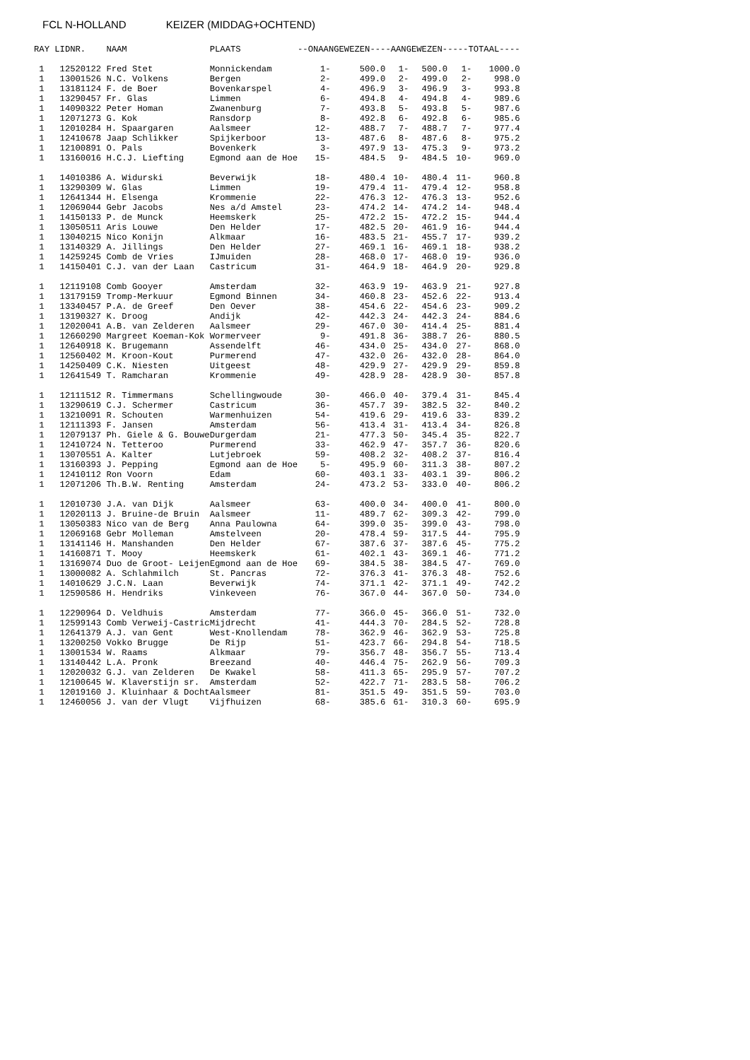FCL N-HOLLAND KEIZER (MIDDAG+OCHTEND)
| RAY | LIDNR. | NAAM | PLAATS | --ONAANGEWEZEN--- | | -AANGEWEZEN- | | ----TOTAAL---- | |
| --- | --- | --- | --- | --- | --- | --- | --- | --- | --- |
| 1 | 12520122 | Fred Stet | Monnickendam | 1- | 500.0 | 1- | 500.0 | 1- | 1000.0 |
| 1 | 13001526 | N.C. Volkens | Bergen | 2- | 499.0 | 2- | 499.0 | 2- | 998.0 |
| 1 | 13181124 | F. de Boer | Bovenkarspel | 4- | 496.9 | 3- | 496.9 | 3- | 993.8 |
| 1 | 13290457 | Fr. Glas | Limmen | 6- | 494.8 | 4- | 494.8 | 4- | 989.6 |
| 1 | 14090322 | Peter Homan | Zwanenburg | 7- | 493.8 | 5- | 493.8 | 5- | 987.6 |
| 1 | 12071273 | G. Kok | Ransdorp | 8- | 492.8 | 6- | 492.8 | 6- | 985.6 |
| 1 | 12010284 | H. Spaargaren | Aalsmeer | 12- | 488.7 | 7- | 488.7 | 7- | 977.4 |
| 1 | 12410678 | Jaap Schlikker | Spijkerboor | 13- | 487.6 | 8- | 487.6 | 8- | 975.2 |
| 1 | 12100891 | O. Pals | Bovenkerk | 3- | 497.9 | 13- | 475.3 | 9- | 973.2 |
| 1 | 13160016 | H.C.J. Liefting | Egmond aan de Hoe | 15- | 484.5 | 9- | 484.5 | 10- | 969.0 |
| 1 | 14010386 | A. Widurski | Beverwijk | 18- | 480.4 | 10- | 480.4 | 11- | 960.8 |
| 1 | 13290309 | W. Glas | Limmen | 19- | 479.4 | 11- | 479.4 | 12- | 958.8 |
| 1 | 12641344 | H. Elsenga | Krommenie | 22- | 476.3 | 12- | 476.3 | 13- | 952.6 |
| 1 | 12069044 | Gebr Jacobs | Nes a/d Amstel | 23- | 474.2 | 14- | 474.2 | 14- | 948.4 |
| 1 | 14150133 | P. de Munck | Heemskerk | 25- | 472.2 | 15- | 472.2 | 15- | 944.4 |
| 1 | 13050511 | Aris Louwe | Den Helder | 17- | 482.5 | 20- | 461.9 | 16- | 944.4 |
| 1 | 13040215 | Nico Konijn | Alkmaar | 16- | 483.5 | 21- | 455.7 | 17- | 939.2 |
| 1 | 13140329 | A. Jillings | Den Helder | 27- | 469.1 | 16- | 469.1 | 18- | 938.2 |
| 1 | 14259245 | Comb de Vries | IJmuiden | 28- | 468.0 | 17- | 468.0 | 19- | 936.0 |
| 1 | 14150401 | C.J. van der Laan | Castricum | 31- | 464.9 | 18- | 464.9 | 20- | 929.8 |
| 1 | 12119108 | Comb Gooyer | Amsterdam | 32- | 463.9 | 19- | 463.9 | 21- | 927.8 |
| 1 | 13179159 | Tromp-Merkuur | Egmond Binnen | 34- | 460.8 | 23- | 452.6 | 22- | 913.4 |
| 1 | 13340457 | P.A. de Greef | Den Oever | 38- | 454.6 | 22- | 454.6 | 23- | 909.2 |
| 1 | 13190327 | K. Droog | Andijk | 42- | 442.3 | 24- | 442.3 | 24- | 884.6 |
| 1 | 12020041 | A.B. van Zelderen | Aalsmeer | 29- | 467.0 | 30- | 414.4 | 25- | 881.4 |
| 1 | 12660290 | Margreet Koeman-Kok | Wormerveer | 9- | 491.8 | 36- | 388.7 | 26- | 880.5 |
| 1 | 12640918 | K. Brugemann | Assendelft | 46- | 434.0 | 25- | 434.0 | 27- | 868.0 |
| 1 | 12560402 | M. Kroon-Kout | Purmerend | 47- | 432.0 | 26- | 432.0 | 28- | 864.0 |
| 1 | 14250409 | C.K. Niesten | Uitgeest | 48- | 429.9 | 27- | 429.9 | 29- | 859.8 |
| 1 | 12641549 | T. Ramcharan | Krommenie | 49- | 428.9 | 28- | 428.9 | 30- | 857.8 |
| 1 | 12111512 | R. Timmermans | Schellingwoude | 30- | 466.0 | 40- | 379.4 | 31- | 845.4 |
| 1 | 13290619 | C.J. Schermer | Castricum | 36- | 457.7 | 39- | 382.5 | 32- | 840.2 |
| 1 | 13210091 | R. Schouten | Warmenhuizen | 54- | 419.6 | 29- | 419.6 | 33- | 839.2 |
| 1 | 12111393 | F. Jansen | Amsterdam | 56- | 413.4 | 31- | 413.4 | 34- | 826.8 |
| 1 | 12079137 | Ph. Giele & G. Bouwe | Durgerdam | 21- | 477.3 | 50- | 345.4 | 35- | 822.7 |
| 1 | 12410724 | N. Tetteroo | Purmerend | 33- | 462.9 | 47- | 357.7 | 36- | 820.6 |
| 1 | 13070551 | A. Kalter | Lutjebroek | 59- | 408.2 | 32- | 408.2 | 37- | 816.4 |
| 1 | 13160393 | J. Pepping | Egmond aan de Hoe | 5- | 495.9 | 60- | 311.3 | 38- | 807.2 |
| 1 | 12410112 | Ron Voorn | Edam | 60- | 403.1 | 33- | 403.1 | 39- | 806.2 |
| 1 | 12071206 | Th.B.W. Renting | Amsterdam | 24- | 473.2 | 53- | 333.0 | 40- | 806.2 |
| 1 | 12010730 | J.A. van Dijk | Aalsmeer | 63- | 400.0 | 34- | 400.0 | 41- | 800.0 |
| 1 | 12020113 | J. Bruine-de Bruin | Aalsmeer | 11- | 489.7 | 62- | 309.3 | 42- | 799.0 |
| 1 | 13050383 | Nico van de Berg | Anna Paulowna | 64- | 399.0 | 35- | 399.0 | 43- | 798.0 |
| 1 | 12069168 | Gebr Molleman | Amstelveen | 20- | 478.4 | 59- | 317.5 | 44- | 795.9 |
| 1 | 13141146 | H. Manshanden | Den Helder | 67- | 387.6 | 37- | 387.6 | 45- | 775.2 |
| 1 | 14160871 | T. Mooy | Heemskerk | 61- | 402.1 | 43- | 369.1 | 46- | 771.2 |
| 1 | 13169074 | Duo de Groot- Leijen | Egmond aan de Hoe | 69- | 384.5 | 38- | 384.5 | 47- | 769.0 |
| 1 | 13000082 | A. Schlahmilch | St. Pancras | 72- | 376.3 | 41- | 376.3 | 48- | 752.6 |
| 1 | 14010629 | J.C.N. Laan | Beverwijk | 74- | 371.1 | 42- | 371.1 | 49- | 742.2 |
| 1 | 12590586 | H. Hendriks | Vinkeveen | 76- | 367.0 | 44- | 367.0 | 50- | 734.0 |
| 1 | 12290964 | D. Veldhuis | Amsterdam | 77- | 366.0 | 45- | 366.0 | 51- | 732.0 |
| 1 | 12599143 | Comb Verweij-Castric | Mijdrecht | 41- | 444.3 | 70- | 284.5 | 52- | 728.8 |
| 1 | 12641379 | A.J. van Gent | West-Knollendam | 78- | 362.9 | 46- | 362.9 | 53- | 725.8 |
| 1 | 13200250 | Vokko Brugge | De Rijp | 51- | 423.7 | 66- | 294.8 | 54- | 718.5 |
| 1 | 13001534 | W. Raams | Alkmaar | 79- | 356.7 | 48- | 356.7 | 55- | 713.4 |
| 1 | 13140442 | L.A. Pronk | Breezand | 40- | 446.4 | 75- | 262.9 | 56- | 709.3 |
| 1 | 12020032 | G.J. van Zelderen | De Kwakel | 58- | 411.3 | 65- | 295.9 | 57- | 707.2 |
| 1 | 12100645 | W. Klaverstijn sr. | Amsterdam | 52- | 422.7 | 71- | 283.5 | 58- | 706.2 |
| 1 | 12019160 | J. Kluinhaar & Docht | Aalsmeer | 81- | 351.5 | 49- | 351.5 | 59- | 703.0 |
| 1 | 12460056 | J. van der Vlugt | Vijfhuizen | 68- | 385.6 | 61- | 310.3 | 60- | 695.9 |